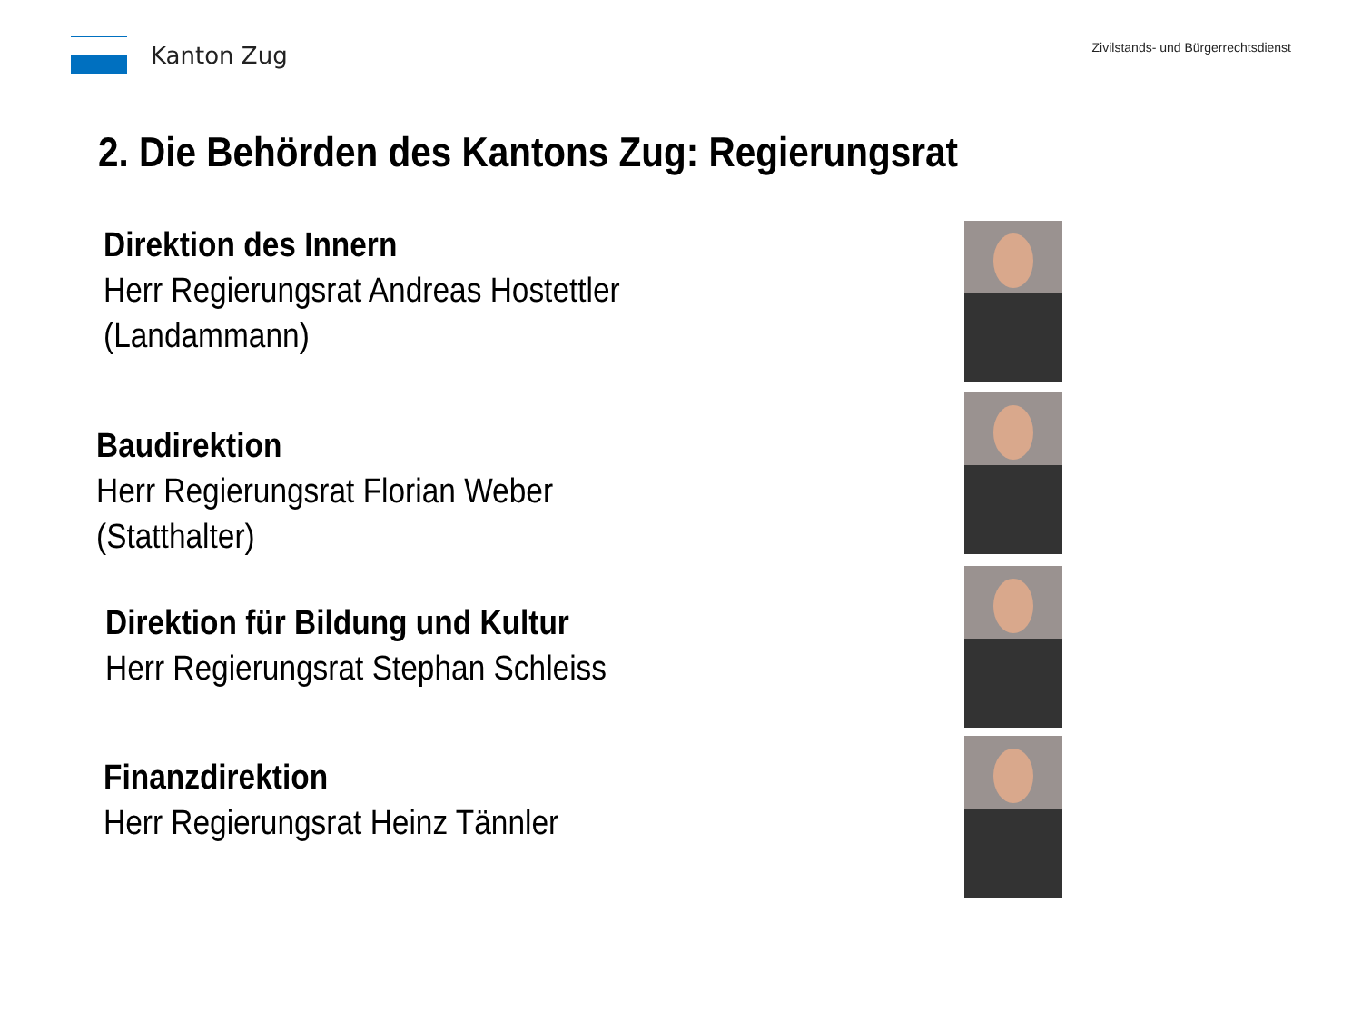Kanton Zug
Zivilstands- und Bürgerrechtsdienst
2. Die Behörden des Kantons Zug: Regierungsrat
Direktion des Innern
Herr Regierungsrat Andreas Hostettler
(Landammann)
Baudirektion
Herr Regierungsrat Florian Weber
(Statthalter)
Direktion für Bildung und Kultur
Herr Regierungsrat Stephan Schleiss
Finanzdirektion
Herr Regierungsrat Heinz Tännler